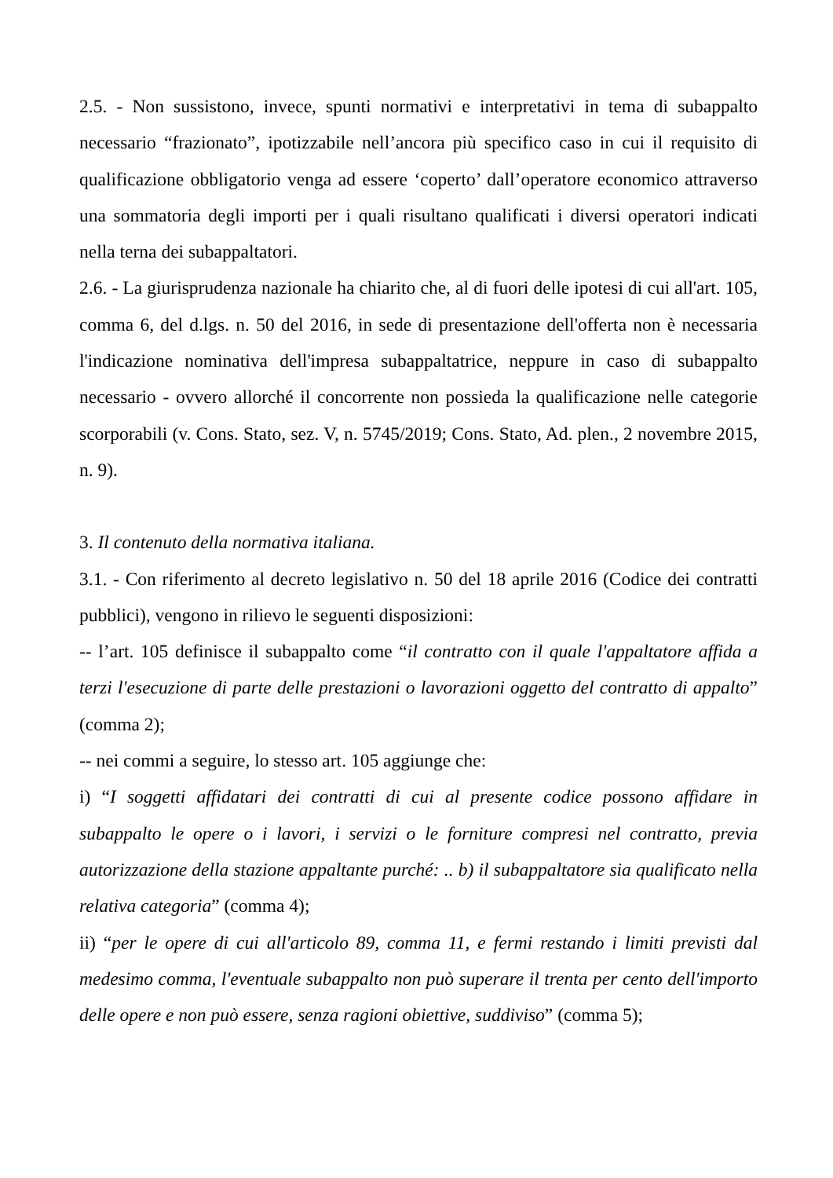2.5. - Non sussistono, invece, spunti normativi e interpretativi in tema di subappalto necessario “frazionato”, ipotizzabile nell’ancora più specifico caso in cui il requisito di qualificazione obbligatorio venga ad essere ‘coperto’ dall’operatore economico attraverso una sommatoria degli importi per i quali risultano qualificati i diversi operatori indicati nella terna dei subappaltatori.
2.6. - La giurisprudenza nazionale ha chiarito che, al di fuori delle ipotesi di cui all'art. 105, comma 6, del d.lgs. n. 50 del 2016, in sede di presentazione dell'offerta non è necessaria l'indicazione nominativa dell'impresa subappaltatrice, neppure in caso di subappalto necessario - ovvero allorché il concorrente non possieda la qualificazione nelle categorie scorporabili (v. Cons. Stato, sez. V, n. 5745/2019; Cons. Stato, Ad. plen., 2 novembre 2015, n. 9).
3. Il contenuto della normativa italiana.
3.1. - Con riferimento al decreto legislativo n. 50 del 18 aprile 2016 (Codice dei contratti pubblici), vengono in rilievo le seguenti disposizioni:
-- l’art. 105 definisce il subappalto come “il contratto con il quale l'appaltatore affida a terzi l'esecuzione di parte delle prestazioni o lavorazioni oggetto del contratto di appalto” (comma 2);
-- nei commi a seguire, lo stesso art. 105 aggiunge che:
i) “I soggetti affidatari dei contratti di cui al presente codice possono affidare in subappalto le opere o i lavori, i servizi o le forniture compresi nel contratto, previa autorizzazione della stazione appaltante purché: .. b) il subappaltatore sia qualificato nella relativa categoria” (comma 4);
ii) “per le opere di cui all'articolo 89, comma 11, e fermi restando i limiti previsti dal medesimo comma, l'eventuale subappalto non può superare il trenta per cento dell'importo delle opere e non può essere, senza ragioni obiettive, suddiviso” (comma 5);